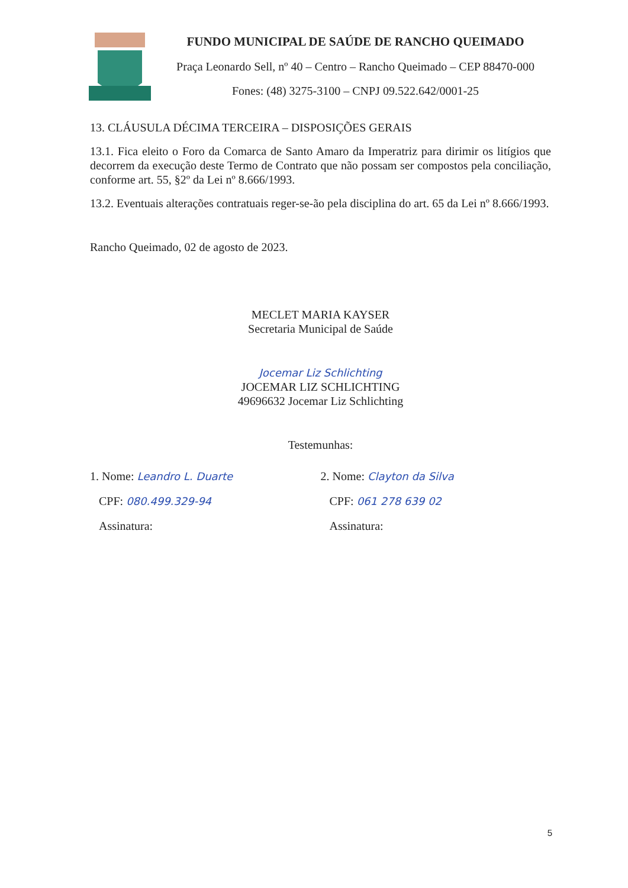FUNDO MUNICIPAL DE SAÚDE DE RANCHO QUEIMADO
Praça Leonardo Sell, nº 40 – Centro – Rancho Queimado – CEP 88470-000
Fones: (48) 3275-3100 – CNPJ 09.522.642/0001-25
13. CLÁUSULA DÉCIMA TERCEIRA – DISPOSIÇÕES GERAIS
13.1. Fica eleito o Foro da Comarca de Santo Amaro da Imperatriz para dirimir os litígios que decorrem da execução deste Termo de Contrato que não possam ser compostos pela conciliação, conforme art. 55, §2º da Lei nº 8.666/1993.
13.2. Eventuais alterações contratuais reger-se-ão pela disciplina do art. 65 da Lei nº 8.666/1993.
Rancho Queimado, 02 de agosto de 2023.
MECLET MARIA KAYSER
Secretaria Municipal de Saúde
Jocemar Liz Schlichting
JOCEMAR LIZ SCHLICHTING
49696632 Jocemar Liz Schlichting
Testemunhas:
1. Nome: Leandro L. Duarte
CPF: 080.499.329-94
Assinatura:
2. Nome: Clayton da Silva
CPF: 061 278 639 02
Assinatura:
5